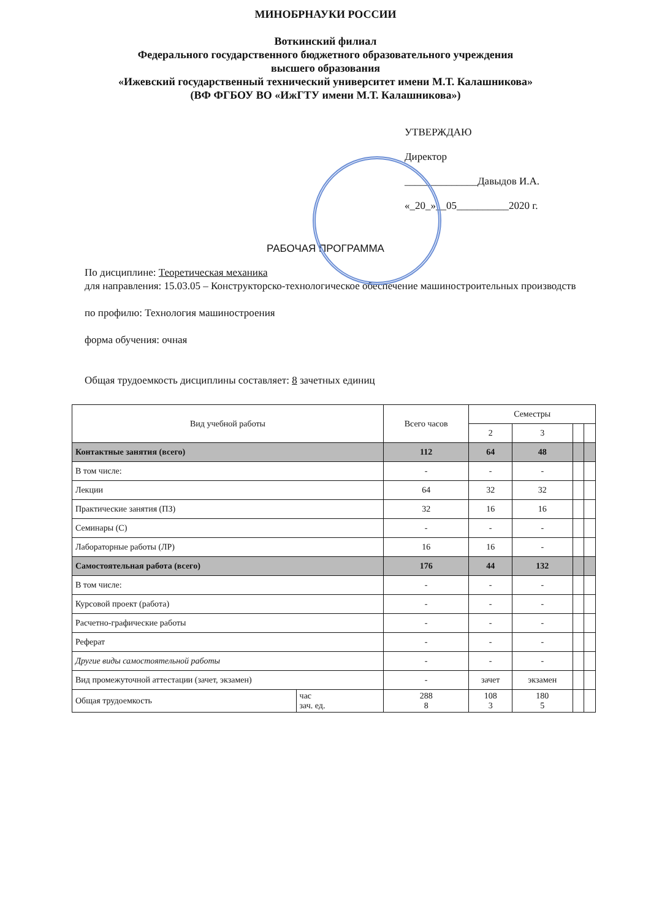МИНОБРНАУКИ РОССИИ
Воткинский филиал
Федерального государственного бюджетного образовательного учреждения
высшего образования
«Ижевский государственный технический университет имени М.Т. Калашникова»
(ВФ ФГБОУ ВО «ИжГТУ имени М.Т. Калашникова»)
УТВЕРЖДАЮ
Директор
______________Давыдов И.А.
«_20_»__05__________2020 г.
РАБОЧАЯ ПРОГРАММА
По дисциплине: Теоретическая механика
для направления: 15.03.05 – Конструкторско-технологическое обеспечение машиностроительных производств
по профилю: Технология машиностроения
форма обучения: очная
Общая трудоемкость дисциплины составляет: 8 зачетных единиц
| Вид учебной работы | | Всего часов | Семестры | | | |
| --- | --- | --- | --- | --- | --- | --- |
| | | | 2 | 3 | | |
| Контактные занятия (всего) | | 112 | 64 | 48 | | |
| В том числе: | | - | - | - | | |
| Лекции | | 64 | 32 | 32 | | |
| Практические занятия (ПЗ) | | 32 | 16 | 16 | | |
| Семинары (С) | | - | - | - | | |
| Лабораторные работы (ЛР) | | 16 | 16 | - | | |
| Самостоятельная работа (всего) | | 176 | 44 | 132 | | |
| В том числе: | | - | - | - | | |
| Курсовой проект (работа) | | - | - | - | | |
| Расчетно-графические работы | | - | - | - | | |
| Реферат | | - | - | - | | |
| Другие виды самостоятельной работы | | - | - | - | | |
| Вид промежуточной аттестации (зачет, экзамен) | | - | зачет | экзамен | | |
| Общая трудоемкость | час зач. ед. | 288 8 | 108 3 | 180 5 | | |